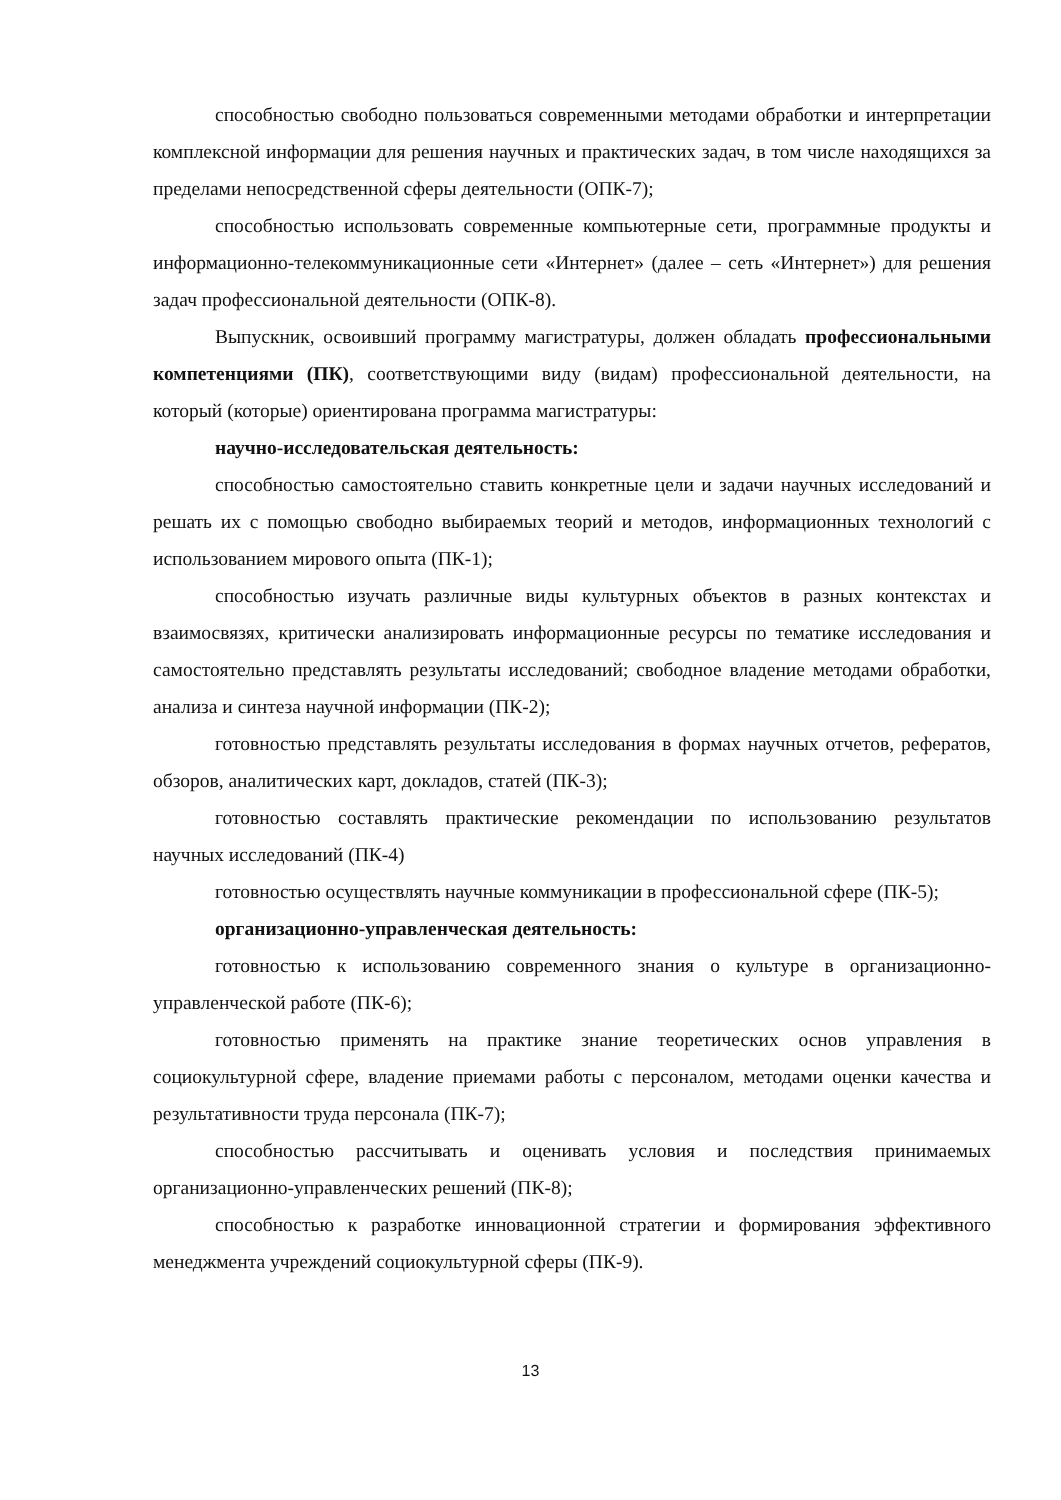способностью свободно пользоваться современными методами обработки и интерпретации комплексной информации для решения научных и практических задач, в том числе находящихся за пределами непосредственной сферы деятельности (ОПК-7);
способностью использовать современные компьютерные сети, программные продукты и информационно-телекоммуникационные сети «Интернет» (далее – сеть «Интернет») для решения задач профессиональной деятельности (ОПК-8).
Выпускник, освоивший программу магистратуры, должен обладать профессиональными компетенциями (ПК), соответствующими виду (видам) профессиональной деятельности, на который (которые) ориентирована программа магистратуры:
научно-исследовательская деятельность:
способностью самостоятельно ставить конкретные цели и задачи научных исследований и решать их с помощью свободно выбираемых теорий и методов, информационных технологий с использованием мирового опыта (ПК-1);
способностью изучать различные виды культурных объектов в разных контекстах и взаимосвязях, критически анализировать информационные ресурсы по тематике исследования и самостоятельно представлять результаты исследований; свободное владение методами обработки, анализа и синтеза научной информации (ПК-2);
готовностью представлять результаты исследования в формах научных отчетов, рефератов, обзоров, аналитических карт, докладов, статей (ПК-3);
готовностью составлять практические рекомендации по использованию результатов научных исследований (ПК-4)
готовностью осуществлять научные коммуникации в профессиональной сфере (ПК-5);
организационно-управленческая деятельность:
готовностью к использованию современного знания о культуре в организационно-управленческой работе (ПК-6);
готовностью применять на практике знание теоретических основ управления в социокультурной сфере, владение приемами работы с персоналом, методами оценки качества и результативности труда персонала (ПК-7);
способностью рассчитывать и оценивать условия и последствия принимаемых организационно-управленческих решений (ПК-8);
способностью к разработке инновационной стратегии и формирования эффективного менеджмента учреждений социокультурной сферы (ПК-9).
13